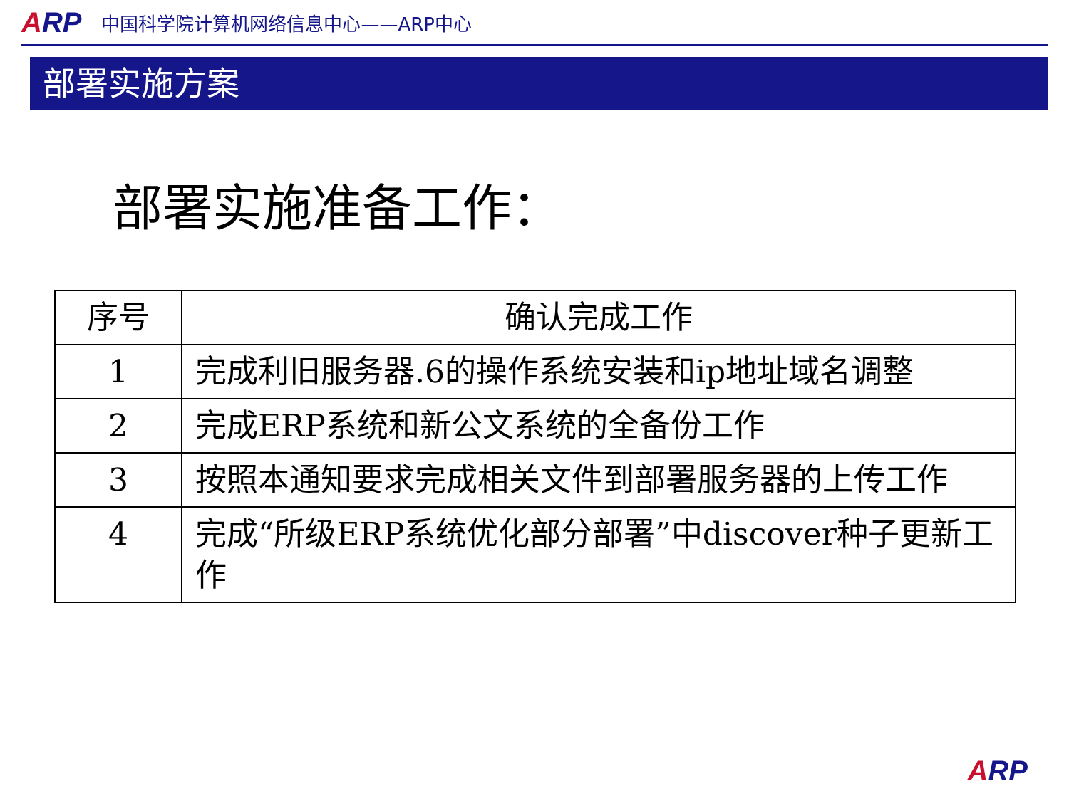ARP
中国科学院计算机网络信息中心——ARP中心
部署实施方案
部署实施准备工作：
| 序号 | 确认完成工作 |
| --- | --- |
| 1 | 完成利旧服务器.6的操作系统安装和ip地址域名调整 |
| 2 | 完成ERP系统和新公文系统的全备份工作 |
| 3 | 按照本通知要求完成相关文件到部署服务器的上传工作 |
| 4 | 完成“所级ERP系统优化部分部署”中discover种子更新工作 |
ARP